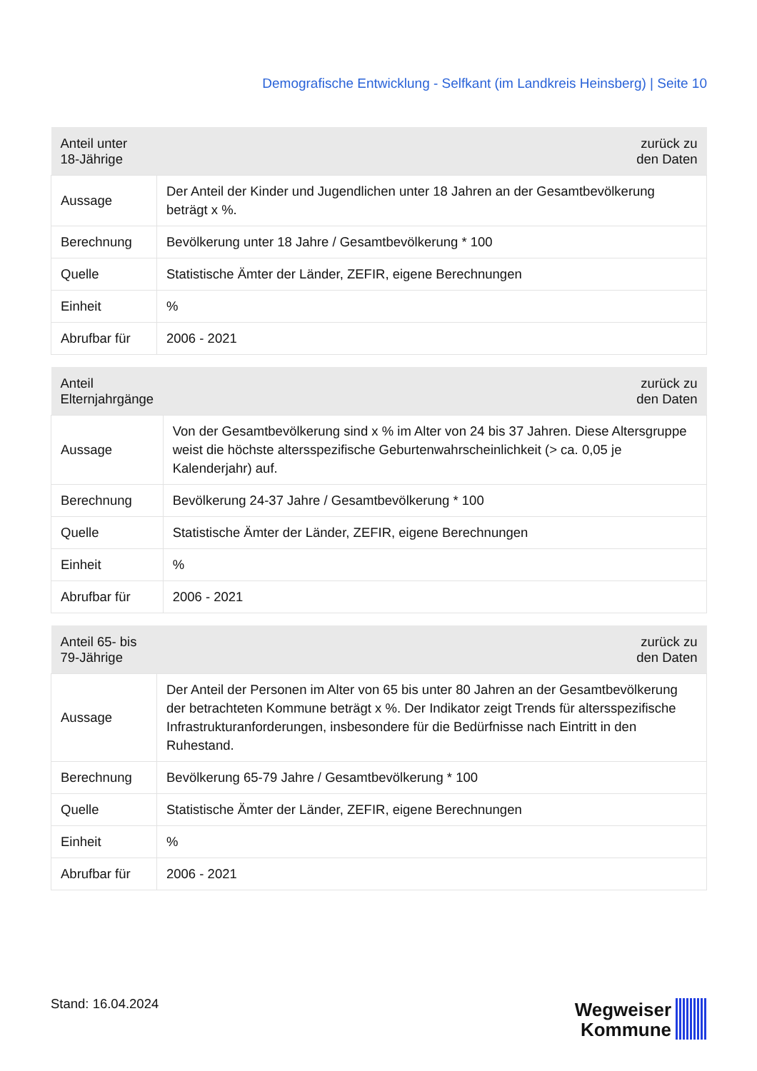Demografische Entwicklung - Selfkant (im Landkreis Heinsberg) | Seite 10
| Anteil unter 18-Jährige | zurück zu den Daten |
| --- | --- |
| Aussage | Der Anteil der Kinder und Jugendlichen unter 18 Jahren an der Gesamtbevölkerung beträgt x %. |
| Berechnung | Bevölkerung unter 18 Jahre / Gesamtbevölkerung * 100 |
| Quelle | Statistische Ämter der Länder, ZEFIR, eigene Berechnungen |
| Einheit | % |
| Abrufbar für | 2006 - 2021 |
| Anteil Elternjahrgänge | zurück zu den Daten |
| --- | --- |
| Aussage | Von der Gesamtbevölkerung sind x % im Alter von 24 bis 37 Jahren. Diese Altersgruppe weist die höchste altersspezifische Geburtenwahrscheinlichkeit (> ca. 0,05 je Kalenderjahr) auf. |
| Berechnung | Bevölkerung 24-37 Jahre / Gesamtbevölkerung * 100 |
| Quelle | Statistische Ämter der Länder, ZEFIR, eigene Berechnungen |
| Einheit | % |
| Abrufbar für | 2006 - 2021 |
| Anteil 65- bis 79-Jährige | zurück zu den Daten |
| --- | --- |
| Aussage | Der Anteil der Personen im Alter von 65 bis unter 80 Jahren an der Gesamtbevölkerung der betrachteten Kommune beträgt x %. Der Indikator zeigt Trends für altersspezifische Infrastrukturanforderungen, insbesondere für die Bedürfnisse nach Eintritt in den Ruhestand. |
| Berechnung | Bevölkerung 65-79 Jahre / Gesamtbevölkerung * 100 |
| Quelle | Statistische Ämter der Länder, ZEFIR, eigene Berechnungen |
| Einheit | % |
| Abrufbar für | 2006 - 2021 |
Stand: 16.04.2024
Wegweiser
Kommune